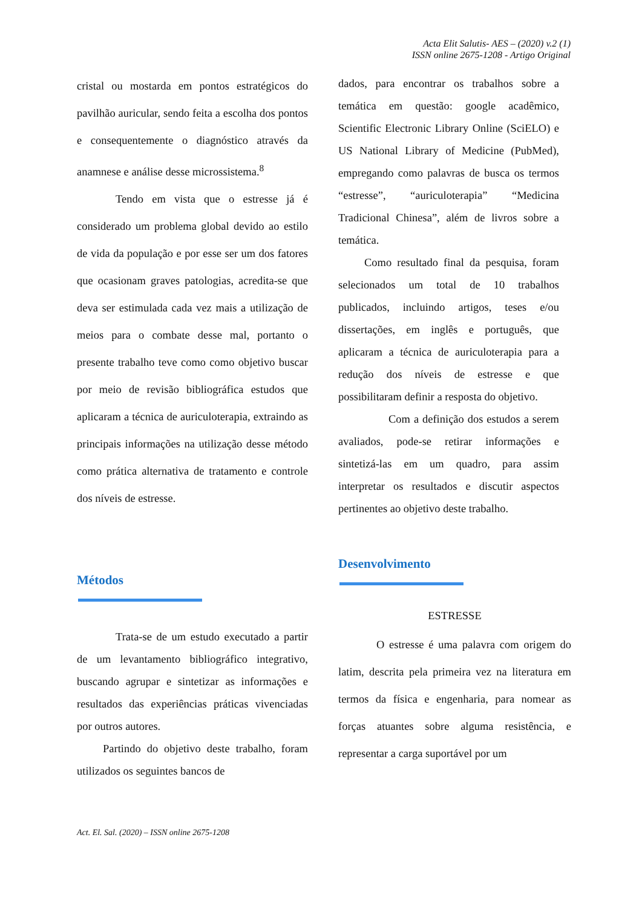Acta Elit Salutis- AES – (2020) v.2 (1)
ISSN online 2675-1208 - Artigo Original
cristal ou mostarda em pontos estratégicos do pavilhão auricular, sendo feita a escolha dos pontos e consequentemente o diagnóstico através da anamnese e análise desse microssistema.<sup>8</sup>
Tendo em vista que o estresse já é considerado um problema global devido ao estilo de vida da população e por esse ser um dos fatores que ocasionam graves patologias, acredita-se que deva ser estimulada cada vez mais a utilização de meios para o combate desse mal, portanto o presente trabalho teve como como objetivo buscar por meio de revisão bibliográfica estudos que aplicaram a técnica de auriculoterapia, extraindo as principais informações na utilização desse método como prática alternativa de tratamento e controle dos níveis de estresse.
Métodos
Trata-se de um estudo executado a partir de um levantamento bibliográfico integrativo, buscando agrupar e sintetizar as informações e resultados das experiências práticas vivenciadas por outros autores.
Partindo do objetivo deste trabalho, foram utilizados os seguintes bancos de
dados, para encontrar os trabalhos sobre a temática em questão: google acadêmico, Scientific Electronic Library Online (SciELO) e US National Library of Medicine (PubMed), empregando como palavras de busca os termos “estresse”, “auriculoterapia” “Medicina Tradicional Chinesa”, além de livros sobre a temática.
Como resultado final da pesquisa, foram selecionados um total de 10 trabalhos publicados, incluindo artigos, teses e/ou dissertações, em inglês e português, que aplicaram a técnica de auriculoterapia para a redução dos níveis de estresse e que possibilitaram definir a resposta do objetivo.
Com a definição dos estudos a serem avaliados, pode-se retirar informações e sintetizá-las em um quadro, para assim interpretar os resultados e discutir aspectos pertinentes ao objetivo deste trabalho.
Desenvolvimento
ESTRESSE
O estresse é uma palavra com origem do latim, descrita pela primeira vez na literatura em termos da física e engenharia, para nomear as forças atuantes sobre alguma resistência, e representar a carga suportável por um
Act. El. Sal. (2020) – ISSN online 2675-1208